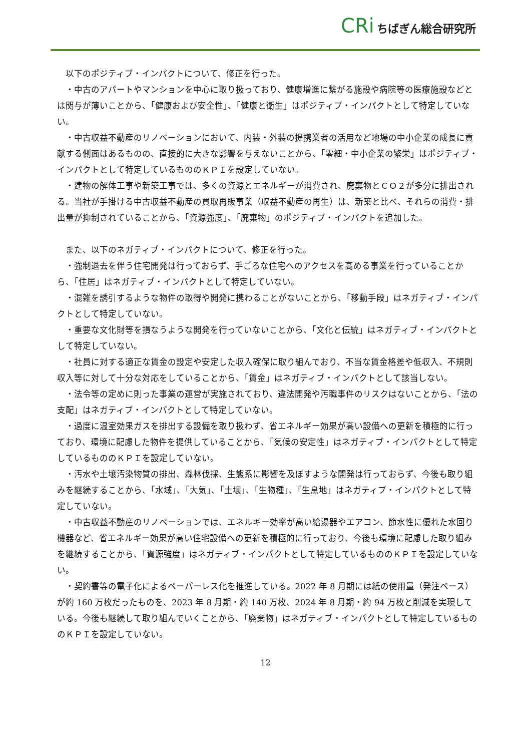CRi ちばぎん総合研究所
以下のポジティブ・インパクトについて、修正を行った。
・中古のアパートやマンションを中心に取り扱っており、健康増進に繋がる施設や病院等の医療施設などとは関与が薄いことから、「健康および安全性」、「健康と衛生」はポジティブ・インパクトとして特定していない。
・中古収益不動産のリノベーションにおいて、内装・外装の提携業者の活用など地場の中小企業の成長に貢献する側面はあるものの、直接的に大きな影響を与えないことから、「零細・中小企業の繁栄」はポジティブ・インパクトとして特定しているもののＫＰＩを設定していない。
・建物の解体工事や新築工事では、多くの資源とエネルギーが消費され、廃棄物とＣＯ２が多分に排出される。当社が手掛ける中古収益不動産の買取再販事業（収益不動産の再生）は、新築と比べ、それらの消費・排出量が抑制されていることから、「資源強度」、「廃棄物」のポジティブ・インパクトを追加した。
また、以下のネガティブ・インパクトについて、修正を行った。
・強制退去を伴う住宅開発は行っておらず、手ごろな住宅へのアクセスを高める事業を行っていることから、「住居」はネガティブ・インパクトとして特定していない。
・混雑を誘引するような物件の取得や開発に携わることがないことから、「移動手段」はネガティブ・インパクトとして特定していない。
・重要な文化財等を損なうような開発を行っていないことから、「文化と伝統」はネガティブ・インパクトとして特定していない。
・社員に対する適正な賃金の設定や安定した収入確保に取り組んでおり、不当な賃金格差や低収入、不規則収入等に対して十分な対応をしていることから、「賃金」はネガティブ・インパクトとして該当しない。
・法令等の定めに則った事業の運営が実施されており、違法開発や汚職事件のリスクはないことから、「法の支配」はネガティブ・インパクトとして特定していない。
・過度に温室効果ガスを排出する設備を取り扱わず、省エネルギー効果が高い設備への更新を積極的に行っており、環境に配慮した物件を提供していることから、「気候の安定性」はネガティブ・インパクトとして特定しているもののＫＰＩを設定していない。
・汚水や土壌汚染物質の排出、森林伐採、生態系に影響を及ぼすような開発は行っておらず、今後も取り組みを継続することから、「水域」、「大気」、「土壌」、「生物種」、「生息地」はネガティブ・インパクトとして特定していない。
・中古収益不動産のリノベーションでは、エネルギー効率が高い給湯器やエアコン、節水性に優れた水回り機器など、省エネルギー効果が高い住宅設備への更新を積極的に行っており、今後も環境に配慮した取り組みを継続することから、「資源強度」はネガティブ・インパクトとして特定しているもののＫＰＩを設定していない。
・契約書等の電子化によるペーパーレス化を推進している。2022 年 8 月期には紙の使用量（発注ベース）が約 160 万枚だったものを、2023 年 8 月期・約 140 万枚、2024 年 8 月期・約 94 万枚と削減を実現している。今後も継続して取り組んでいくことから、「廃棄物」はネガティブ・インパクトとして特定しているもののＫＰＩを設定していない。
12